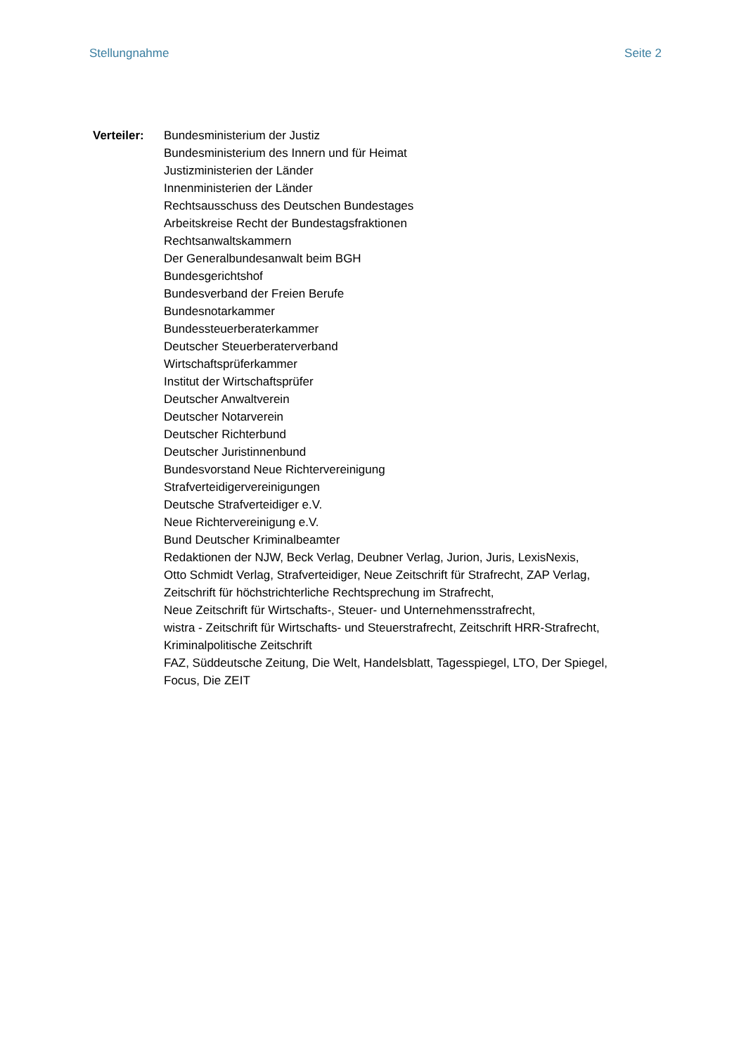Stellungnahme Seite 2
Verteiler:
Bundesministerium der Justiz
Bundesministerium des Innern und für Heimat
Justizministerien der Länder
Innenministerien der Länder
Rechtsausschuss des Deutschen Bundestages
Arbeitskreise Recht der Bundestagsfraktionen
Rechtsanwaltskammern
Der Generalbundesanwalt beim BGH
Bundesgerichtshof
Bundesverband der Freien Berufe
Bundesnotarkammer
Bundessteuerberaterkammer
Deutscher Steuerberaterverband
Wirtschaftsprüferkammer
Institut der Wirtschaftsprüfer
Deutscher Anwaltverein
Deutscher Notarverein
Deutscher Richterbund
Deutscher Juristinnenbund
Bundesvorstand Neue Richtervereinigung
Strafverteidigervereinigungen
Deutsche Strafverteidiger e.V.
Neue Richtervereinigung e.V.
Bund Deutscher Kriminalbeamter
Redaktionen der NJW, Beck Verlag, Deubner Verlag, Jurion, Juris, LexisNexis,
Otto Schmidt Verlag, Strafverteidiger, Neue Zeitschrift für Strafrecht, ZAP Verlag,
Zeitschrift für höchstrichterliche Rechtsprechung im Strafrecht,
Neue Zeitschrift für Wirtschafts-, Steuer- und Unternehmensstrafrecht,
wistra - Zeitschrift für Wirtschafts- und Steuerstrafrecht, Zeitschrift HRR-Strafrecht,
Kriminalpolitische Zeitschrift
FAZ, Süddeutsche Zeitung, Die Welt, Handelsblatt, Tagesspiegel, LTO, Der Spiegel,
Focus, Die ZEIT